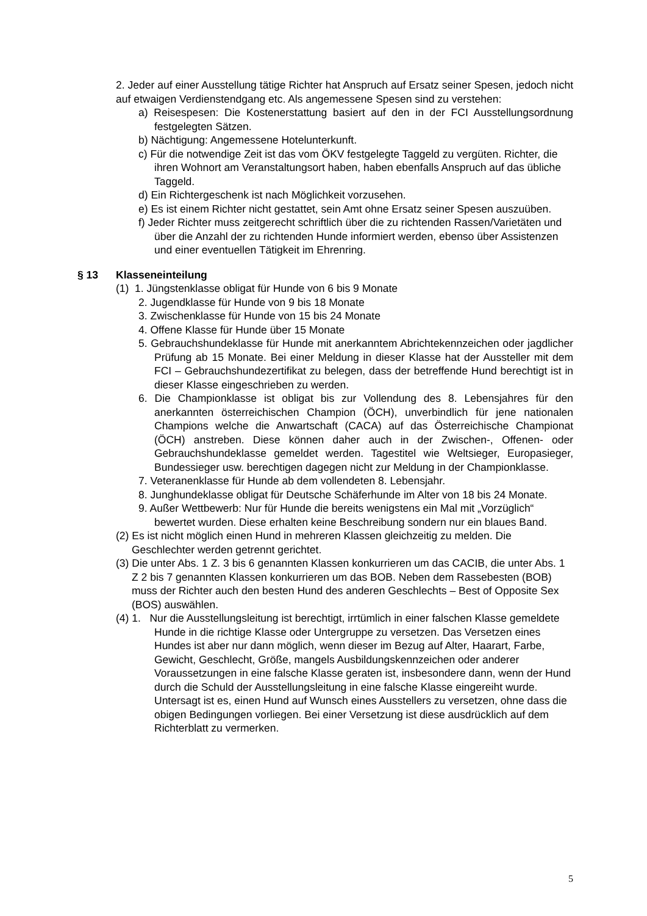2. Jeder auf einer Ausstellung tätige Richter hat Anspruch auf Ersatz seiner Spesen, jedoch nicht auf etwaigen Verdienstendgang etc. Als angemessene Spesen sind zu verstehen:
a) Reisespesen: Die Kostenerstattung basiert auf den in der FCI Ausstellungsordnung festgelegten Sätzen.
b) Nächtigung: Angemessene Hotelunterkunft.
c) Für die notwendige Zeit ist das vom ÖKV festgelegte Taggeld zu vergüten. Richter, die ihren Wohnort am Veranstaltungsort haben, haben ebenfalls Anspruch auf das übliche Taggeld.
d) Ein Richtergeschenk ist nach Möglichkeit vorzusehen.
e) Es ist einem Richter nicht gestattet, sein Amt ohne Ersatz seiner Spesen auszuüben.
f) Jeder Richter muss zeitgerecht schriftlich über die zu richtenden Rassen/Varietäten und über die Anzahl der zu richtenden Hunde informiert werden, ebenso über Assistenzen und einer eventuellen Tätigkeit im Ehrenring.
§ 13 Klasseneinteilung
(1) 1. Jüngstenklasse obligat für Hunde von 6 bis 9 Monate
2. Jugendklasse für Hunde von 9 bis 18 Monate
3. Zwischenklasse für Hunde von 15 bis 24 Monate
4. Offene Klasse für Hunde über 15 Monate
5. Gebrauchshundeklasse für Hunde mit anerkanntem Abrichtekennzeichen oder jagdlicher Prüfung ab 15 Monate. Bei einer Meldung in dieser Klasse hat der Aussteller mit dem FCI – Gebrauchshundezertifikat zu belegen, dass der betreffende Hund berechtigt ist in dieser Klasse eingeschrieben zu werden.
6. Die Championklasse ist obligat bis zur Vollendung des 8. Lebensjahres für den anerkannten österreichischen Champion (ÖCH), unverbindlich für jene nationalen Champions welche die Anwartschaft (CACA) auf das Österreichische Championat (ÖCH) anstreben. Diese können daher auch in der Zwischen-, Offenen- oder Gebrauchshundeklasse gemeldet werden. Tagestitel wie Weltsieger, Europasieger, Bundessieger usw. berechtigen dagegen nicht zur Meldung in der Championklasse.
7. Veteranenklasse für Hunde ab dem vollendeten 8. Lebensjahr.
8. Junghundeklasse obligat für Deutsche Schäferhunde im Alter von 18 bis 24 Monate.
9. Außer Wettbewerb: Nur für Hunde die bereits wenigstens ein Mal mit „Vorzüglich“ bewertet wurden. Diese erhalten keine Beschreibung sondern nur ein blaues Band.
(2) Es ist nicht möglich einen Hund in mehreren Klassen gleichzeitig zu melden. Die Geschlechter werden getrennt gerichtet.
(3) Die unter Abs. 1 Z. 3 bis 6 genannten Klassen konkurrieren um das CACIB, die unter Abs. 1 Z 2 bis 7 genannten Klassen konkurrieren um das BOB. Neben dem Rassebesten (BOB) muss der Richter auch den besten Hund des anderen Geschlechts – Best of Opposite Sex (BOS) auswählen.
(4) 1. Nur die Ausstellungsleitung ist berechtigt, irrtümlich in einer falschen Klasse gemeldete Hunde in die richtige Klasse oder Untergruppe zu versetzen. Das Versetzen eines Hundes ist aber nur dann möglich, wenn dieser im Bezug auf Alter, Haarart, Farbe, Gewicht, Geschlecht, Größe, mangels Ausbildungskennzeichen oder anderer Voraussetzungen in eine falsche Klasse geraten ist, insbesondere dann, wenn der Hund durch die Schuld der Ausstellungsleitung in eine falsche Klasse eingereiht wurde. Untersagt ist es, einen Hund auf Wunsch eines Ausstellers zu versetzen, ohne dass die obigen Bedingungen vorliegen. Bei einer Versetzung ist diese ausdrücklich auf dem Richterblatt zu vermerken.
5